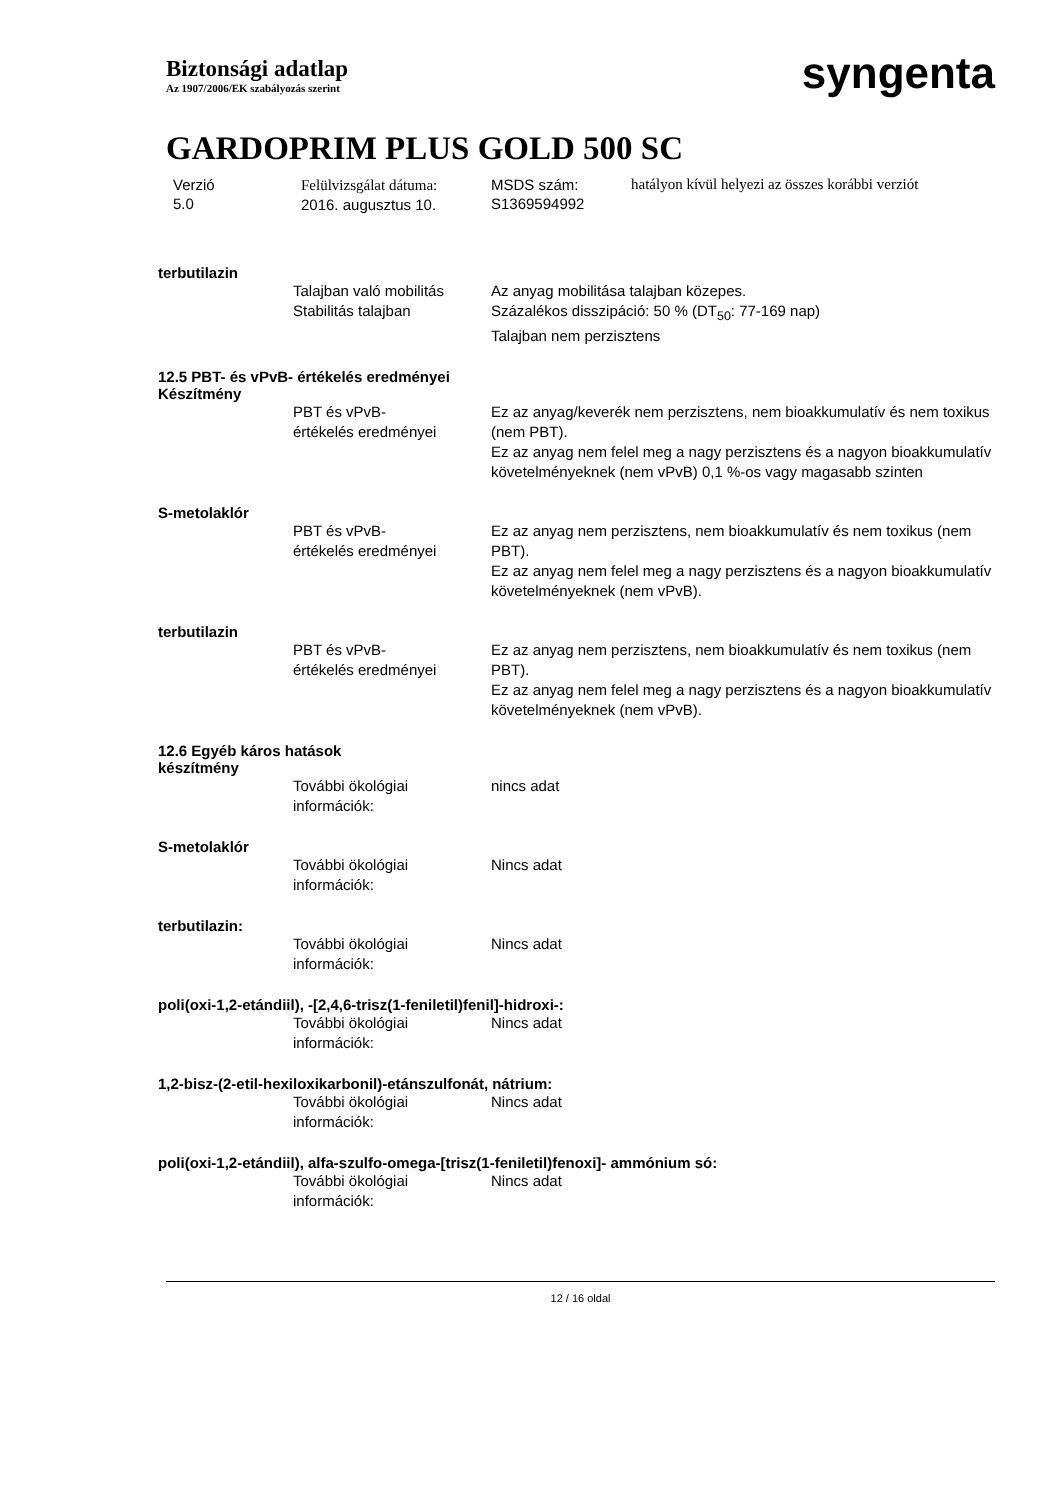Biztonsági adatlap
Az 1907/2006/EK szabályozás szerint
syngenta
GARDOPRIM PLUS GOLD 500 SC
Verzió
5.0
Felülvizsgálat dátuma:
2016. augusztus 10.
MSDS szám:
S1369594992
hatályon kívül helyezi az összes korábbi verziót
terbutilazin
Talajban való mobilitás
Stabilitás talajban
Az anyag mobilitása talajban közepes.
Százalékos disszipáció: 50 % (DT<sub>50</sub>: 77-169 nap)
Talajban nem perzisztens
12.5 PBT- és vPvB- értékelés eredményei
Készítmény
PBT és vPvB-
értékelés eredményei
Ez az anyag/keverék nem perzisztens, nem bioakkumulatív és nem toxikus (nem PBT).
Ez az anyag nem felel meg a nagy perzisztens és a nagyon bioakkumulatív követelményeknek (nem vPvB) 0,1 %-os vagy magasabb szinten
S-metolaklór
PBT és vPvB-
értékelés eredményei
Ez az anyag nem perzisztens, nem bioakkumulatív és nem toxikus (nem PBT).
Ez az anyag nem felel meg a nagy perzisztens és a nagyon bioakkumulatív követelményeknek (nem vPvB).
terbutilazin
PBT és vPvB-
értékelés eredményei
Ez az anyag nem perzisztens, nem bioakkumulatív és nem toxikus (nem PBT).
Ez az anyag nem felel meg a nagy perzisztens és a nagyon bioakkumulatív követelményeknek (nem vPvB).
12.6 Egyéb káros hatások
készítmény
További ökológiai
információk:
nincs adat
S-metolaklór
További ökológiai
információk:
Nincs adat
terbutilazin:
További ökológiai
információk:
Nincs adat
poli(oxi-1,2-etándiil), -[2,4,6-trisz(1-feniletil)fenil]-hidroxi-:
További ökológiai
információk:
Nincs adat
1,2-bisz-(2-etil-hexiloxikarbonil)-etánszulfonát, nátrium:
További ökológiai
információk:
Nincs adat
poli(oxi-1,2-etándiil), alfa-szulfo-omega-[trisz(1-feniletil)fenoxi]- ammónium só:
További ökológiai
információk:
Nincs adat
12 / 16 oldal